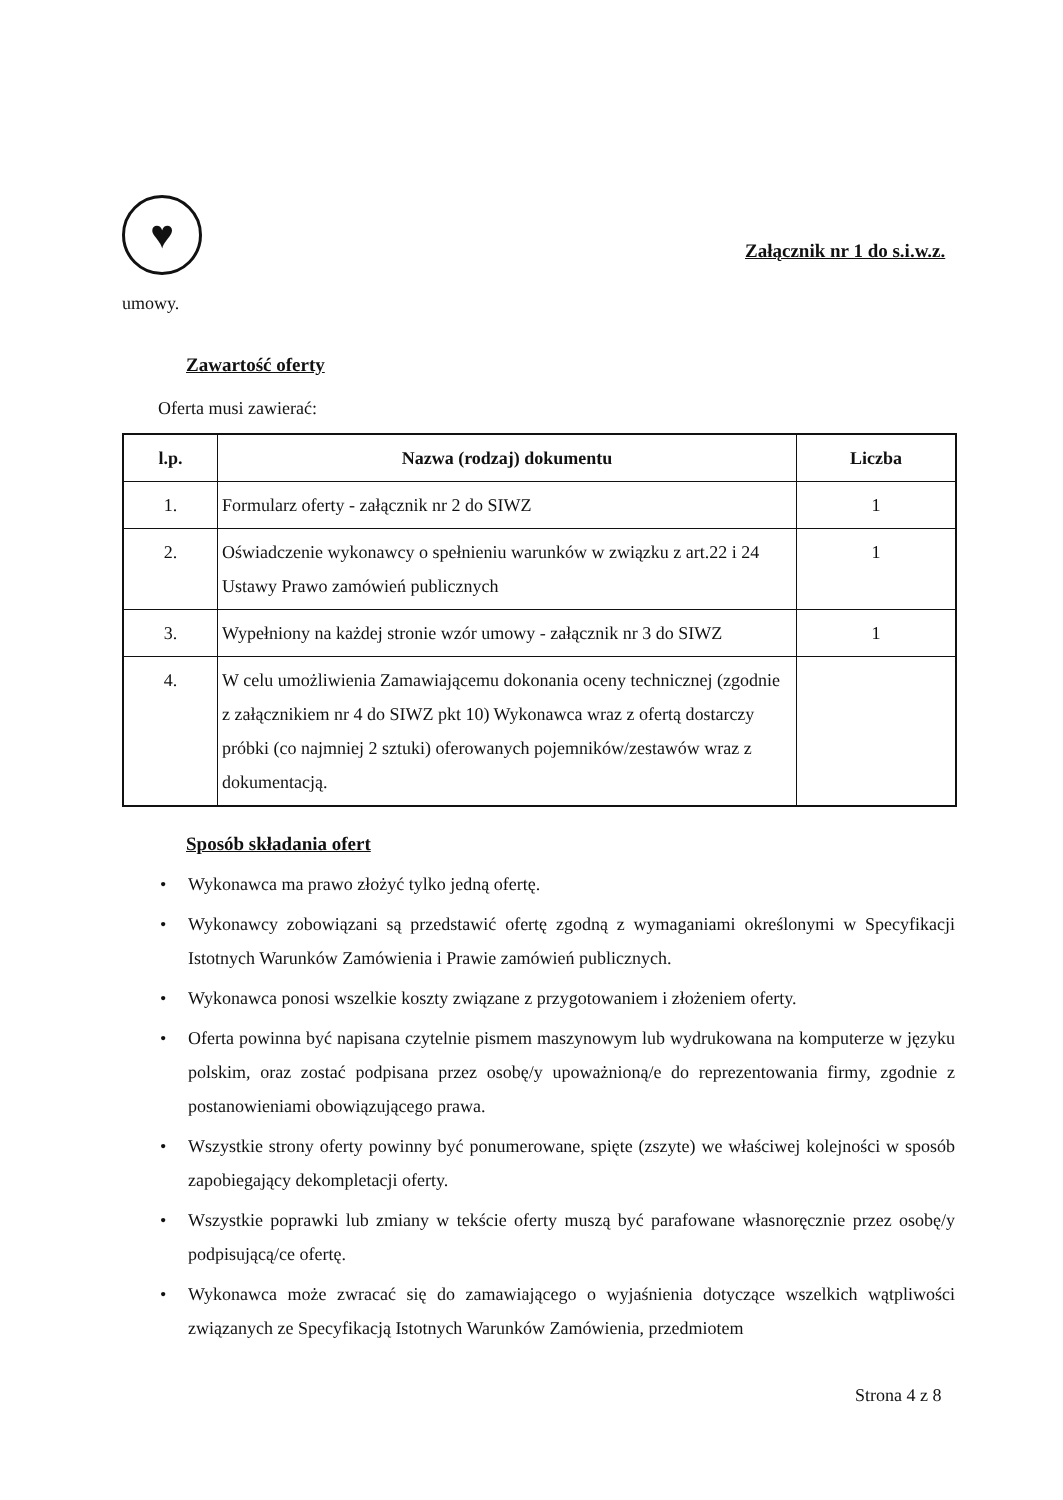♥
Załącznik nr 1 do s.i.w.z.
umowy.
Zawartość oferty
Oferta musi zawierać:
| l.p. | Nazwa (rodzaj) dokumentu | Liczba |
| --- | --- | --- |
| 1. | Formularz oferty - załącznik nr 2 do SIWZ | 1 |
| 2. | Oświadczenie wykonawcy o spełnieniu warunków w związku z art.22 i 24 Ustawy Prawo zamówień publicznych | 1 |
| 3. | Wypełniony na każdej stronie wzór umowy - załącznik nr 3 do SIWZ | 1 |
| 4. | W celu umożliwienia Zamawiającemu dokonania oceny technicznej (zgodnie z załącznikiem nr 4 do SIWZ pkt 10) Wykonawca wraz z ofertą dostarczy próbki (co najmniej 2 sztuki) oferowanych pojemników/zestawów wraz z dokumentacją. | |
Sposób składania ofert
• Wykonawca ma prawo złożyć tylko jedną ofertę.
• Wykonawcy zobowiązani są przedstawić ofertę zgodną z wymaganiami określonymi w Specyfikacji Istotnych Warunków Zamówienia i Prawie zamówień publicznych.
• Wykonawca ponosi wszelkie koszty związane z przygotowaniem i złożeniem oferty.
• Oferta powinna być napisana czytelnie pismem maszynowym lub wydrukowana na komputerze w języku polskim, oraz zostać podpisana przez osobę/y upoważnioną/e do reprezentowania firmy, zgodnie z postanowieniami obowiązującego prawa.
• Wszystkie strony oferty powinny być ponumerowane, spięte (zszyte) we właściwej kolejności w sposób zapobiegający dekompletacji oferty.
• Wszystkie poprawki lub zmiany w tekście oferty muszą być parafowane własnoręcznie przez osobę/y podpisującą/ce ofertę.
• Wykonawca może zwracać się do zamawiającego o wyjaśnienia dotyczące wszelkich wątpliwości związanych ze Specyfikacją Istotnych Warunków Zamówienia, przedmiotem
Strona 4 z 8